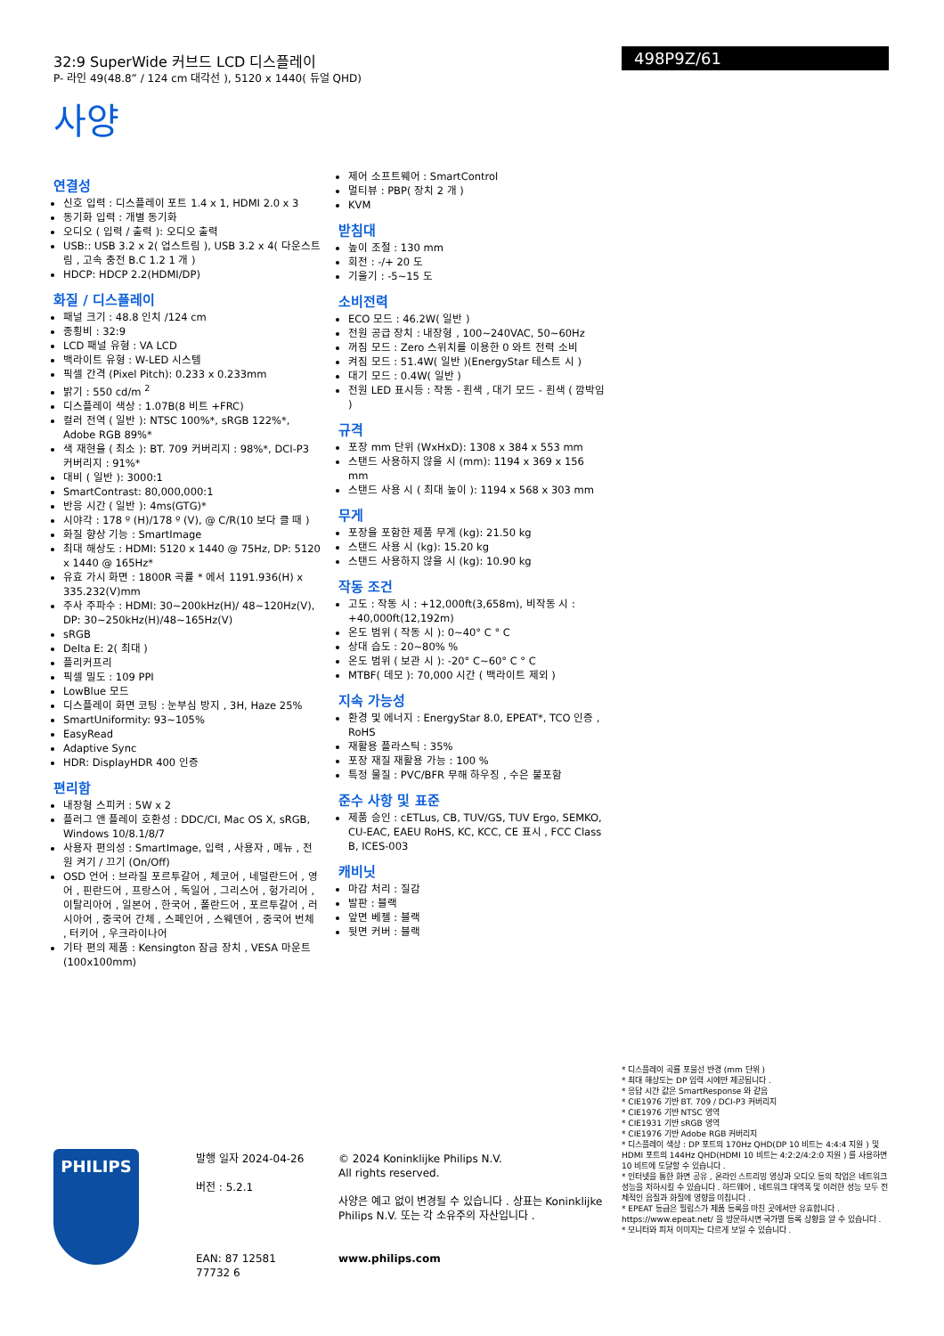32:9 SuperWide 커브드 LCD 디스플레이
P- 라인 49(48.8” / 124 cm 대각선 ), 5120 x 1440( 듀얼 QHD)
사양
498P9Z/61
연결성
신호 입력 : 디스플레이 포트 1.4 x 1, HDMI 2.0 x 3
동기화 입력 : 개별 동기화
오디오 ( 입력 / 출력 ): 오디오 출력
USB:: USB 3.2 x 2( 업스트림 ), USB 3.2 x 4( 다운스트림 , 고속 충전 B.C 1.2 1 개 )
HDCP: HDCP 2.2(HDMI/DP)
화질 / 디스플레이
패널 크기 : 48.8 인치 /124 cm
종횡비 : 32:9
LCD 패널 유형 : VA LCD
백라이트 유형 : W-LED 시스템
픽셀 간격 (Pixel Pitch): 0.233 x 0.233mm
밝기 : 550 cd/m <sup>2</sup>
디스플레이 색상 : 1.07B(8 비트 +FRC)
컬러 전역 ( 일반 ): NTSC 100%*, sRGB 122%*, Adobe RGB 89%*
색 재현율 ( 최소 ): BT. 709 커버리지 : 98%*, DCI-P3 커버리지 : 91%*
대비 ( 일반 ): 3000:1
SmartContrast: 80,000,000:1
반응 시간 ( 일반 ): 4ms(GTG)*
시야각 : 178 º (H)/178 º (V), @ C/R(10 보다 클 때 )
화질 향상 기능 : SmartImage
최대 해상도 : HDMI: 5120 x 1440 @ 75Hz, DP: 5120 x 1440 @ 165Hz*
유효 가시 화면 : 1800R 곡률 * 에서 1191.936(H) x 335.232(V)mm
주사 주파수 : HDMI: 30~200kHz(H)/ 48~120Hz(V), DP: 30~250kHz(H)/48~165Hz(V)
sRGB
Delta E: 2( 최대 )
플리커프리
픽셀 밀도 : 109 PPI
LowBlue 모드
디스플레이 화면 코팅 : 눈부심 방지 , 3H, Haze 25%
SmartUniformity: 93~105%
EasyRead
Adaptive Sync
HDR: DisplayHDR 400 인증
편리함
내장형 스피커 : 5W x 2
플러그 앤 플레이 호환성 : DDC/CI, Mac OS X, sRGB, Windows 10/8.1/8/7
사용자 편의성 : SmartImage, 입력 , 사용자 , 메뉴 , 전원 켜기 / 끄기 (On/Off)
OSD 언어 : 브라질 포르투갈어 , 체코어 , 네덜란드어 , 영어 , 핀란드어 , 프랑스어 , 독일어 , 그리스어 , 헝가리어 , 이탈리아어 , 일본어 , 한국어 , 폴란드어 , 포르투갈어 , 러시아어 , 중국어 간체 , 스페인어 , 스웨덴어 , 중국어 번체 , 터키어 , 우크라이나어
기타 편의 제품 : Kensington 잠금 장치 , VESA 마운트 (100x100mm)
제어 소프트웨어 : SmartControl
멀티뷰 : PBP( 장치 2 개 )
KVM
받침대
높이 조절 : 130 mm
회전 : -/+ 20 도
기울기 : -5~15 도
소비전력
ECO 모드 : 46.2W( 일반 )
전원 공급 장치 : 내장형 , 100~240VAC, 50~60Hz
꺼짐 모드 : Zero 스위치를 이용한 0 와트 전력 소비
켜짐 모드 : 51.4W( 일반 )(EnergyStar 테스트 시 )
대기 모드 : 0.4W( 일반 )
전원 LED 표시등 : 작동 - 흰색 , 대기 모드 - 흰색 ( 깜박임 )
규격
포장 mm 단위 (WxHxD): 1308 x 384 x 553 mm
스탠드 사용하지 않을 시 (mm): 1194 x 369 x 156 mm
스탠드 사용 시 ( 최대 높이 ): 1194 x 568 x 303 mm
무게
포장을 포함한 제품 무게 (kg): 21.50 kg
스탠드 사용 시 (kg): 15.20 kg
스탠드 사용하지 않을 시 (kg): 10.90 kg
작동 조건
고도 : 작동 시 : +12,000ft(3,658m), 비작동 시 : +40,000ft(12,192m)
온도 범위 ( 작동 시 ): 0~40° C ° C
상대 습도 : 20~80% %
온도 범위 ( 보관 시 ): -20° C~60° C ° C
MTBF( 데모 ): 70,000 시간 ( 백라이트 제외 )
지속 가능성
환경 및 에너지 : EnergyStar 8.0, EPEAT*, TCO 인증 , RoHS
재활용 플라스틱 : 35%
포장 재질 재활용 가능 : 100 %
특정 물질 : PVC/BFR 무해 하우징 , 수은 불포함
준수 사항 및 표준
제품 승인 : cETLus, CB, TUV/GS, TUV Ergo, SEMKO, CU-EAC, EAEU RoHS, KC, KCC, CE 표시 , FCC Class B, ICES-003
캐비닛
마감 처리 : 질감
발판 : 블랙
앞면 베젤 : 블랙
뒷면 커버 : 블랙
* 디스플레이 곡률 포물선 반경 (mm 단위 )
* 최대 해상도는 DP 입력 시에만 제공됩니다 .
* 응답 시간 값은 SmartResponse 와 같음
* CIE1976 기반 BT. 709 / DCI-P3 커버리지
* CIE1976 기반 NTSC 영역
* CIE1931 기반 sRGB 영역
* CIE1976 기반 Adobe RGB 커버리지
* 디스플레이 색상 : DP 포트의 170Hz QHD(DP 10 비트는 4:4:4 지원 ) 및 HDMI 포트의 144Hz QHD(HDMI 10 비트는 4:2:2/4:2:0 지원 ) 를 사용하면 10 비트에 도달할 수 있습니다 .
* 인터넷을 통한 화면 공유 , 온라인 스트리밍 영상과 오디오 등의 작업은 네트워크 성능을 저하시킬 수 있습니다 . 하드웨어 , 네트워크 대역폭 및 이러한 성능 모두 전체적인 음질과 화질에 영향을 미칩니다 .
* EPEAT 등급은 필립스가 제품 등록을 마친 곳에서만 유효합니다 . https://www.epeat.net/ 을 방문하시면 국가별 등록 상황을 알 수 있습니다 .
* 모니터와 피처 이미지는 다르게 보일 수 있습니다 .
PHILIPS
발행 일자 2024-04-26
버전 : 5.2.1
EAN: 87 12581 77732 6
© 2024 Koninklijke Philips N.V.
All rights reserved.
사양은 예고 없이 변경될 수 있습니다 . 상표는 Koninklijke Philips N.V. 또는 각 소유주의 자산입니다 .
www.philips.com